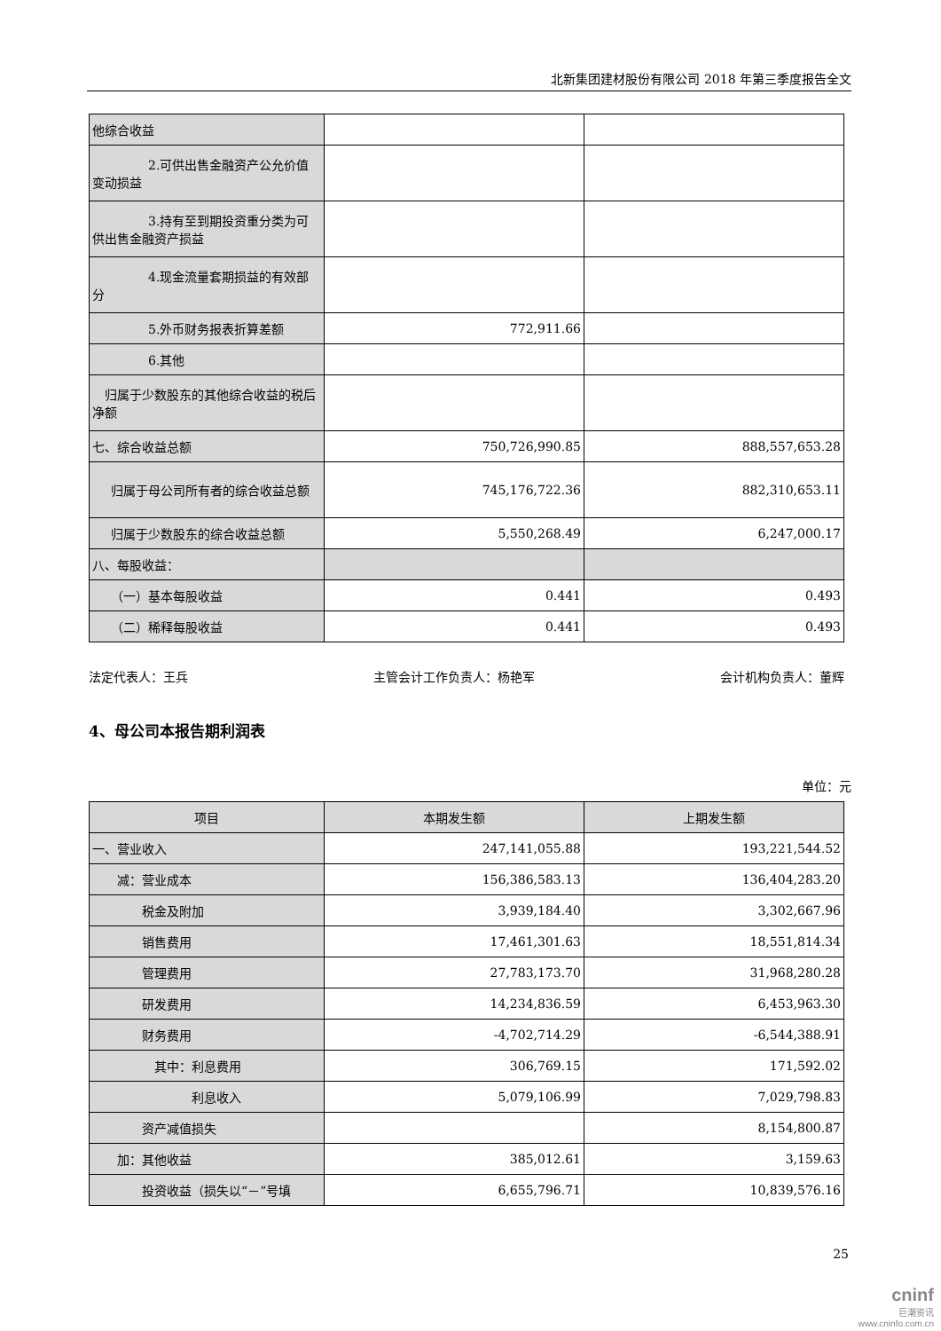北新集团建材股份有限公司 2018 年第三季度报告全文
| 他综合收益 | | |
| 2.可供出售金融资产公允价值变动损益 | | |
| 3.持有至到期投资重分类为可供出售金融资产损益 | | |
| 4.现金流量套期损益的有效部分 | | |
| 5.外币财务报表折算差额 | 772,911.66 | |
| 6.其他 | | |
| 归属于少数股东的其他综合收益的税后净额 | | |
| 七、综合收益总额 | 750,726,990.85 | 888,557,653.28 |
| 归属于母公司所有者的综合收益总额 | 745,176,722.36 | 882,310,653.11 |
| 归属于少数股东的综合收益总额 | 5,550,268.49 | 6,247,000.17 |
| 八、每股收益： | | |
| （一）基本每股收益 | 0.441 | 0.493 |
| （二）稀释每股收益 | 0.441 | 0.493 |
法定代表人：王兵 主管会计工作负责人：杨艳军 会计机构负责人：董辉
4、母公司本报告期利润表
单位：元
| 项目 | 本期发生额 | 上期发生额 |
| --- | --- | --- |
| 一、营业收入 | 247,141,055.88 | 193,221,544.52 |
| 减：营业成本 | 156,386,583.13 | 136,404,283.20 |
| 税金及附加 | 3,939,184.40 | 3,302,667.96 |
| 销售费用 | 17,461,301.63 | 18,551,814.34 |
| 管理费用 | 27,783,173.70 | 31,968,280.28 |
| 研发费用 | 14,234,836.59 | 6,453,963.30 |
| 财务费用 | -4,702,714.29 | -6,544,388.91 |
| 其中：利息费用 | 306,769.15 | 171,592.02 |
| 利息收入 | 5,079,106.99 | 7,029,798.83 |
| 资产减值损失 | | 8,154,800.87 |
| 加：其他收益 | 385,012.61 | 3,159.63 |
| 投资收益（损失以“－”号填 | 6,655,796.71 | 10,839,576.16 |
25
cninf
巨潮资讯
www.cninfo.com.cn